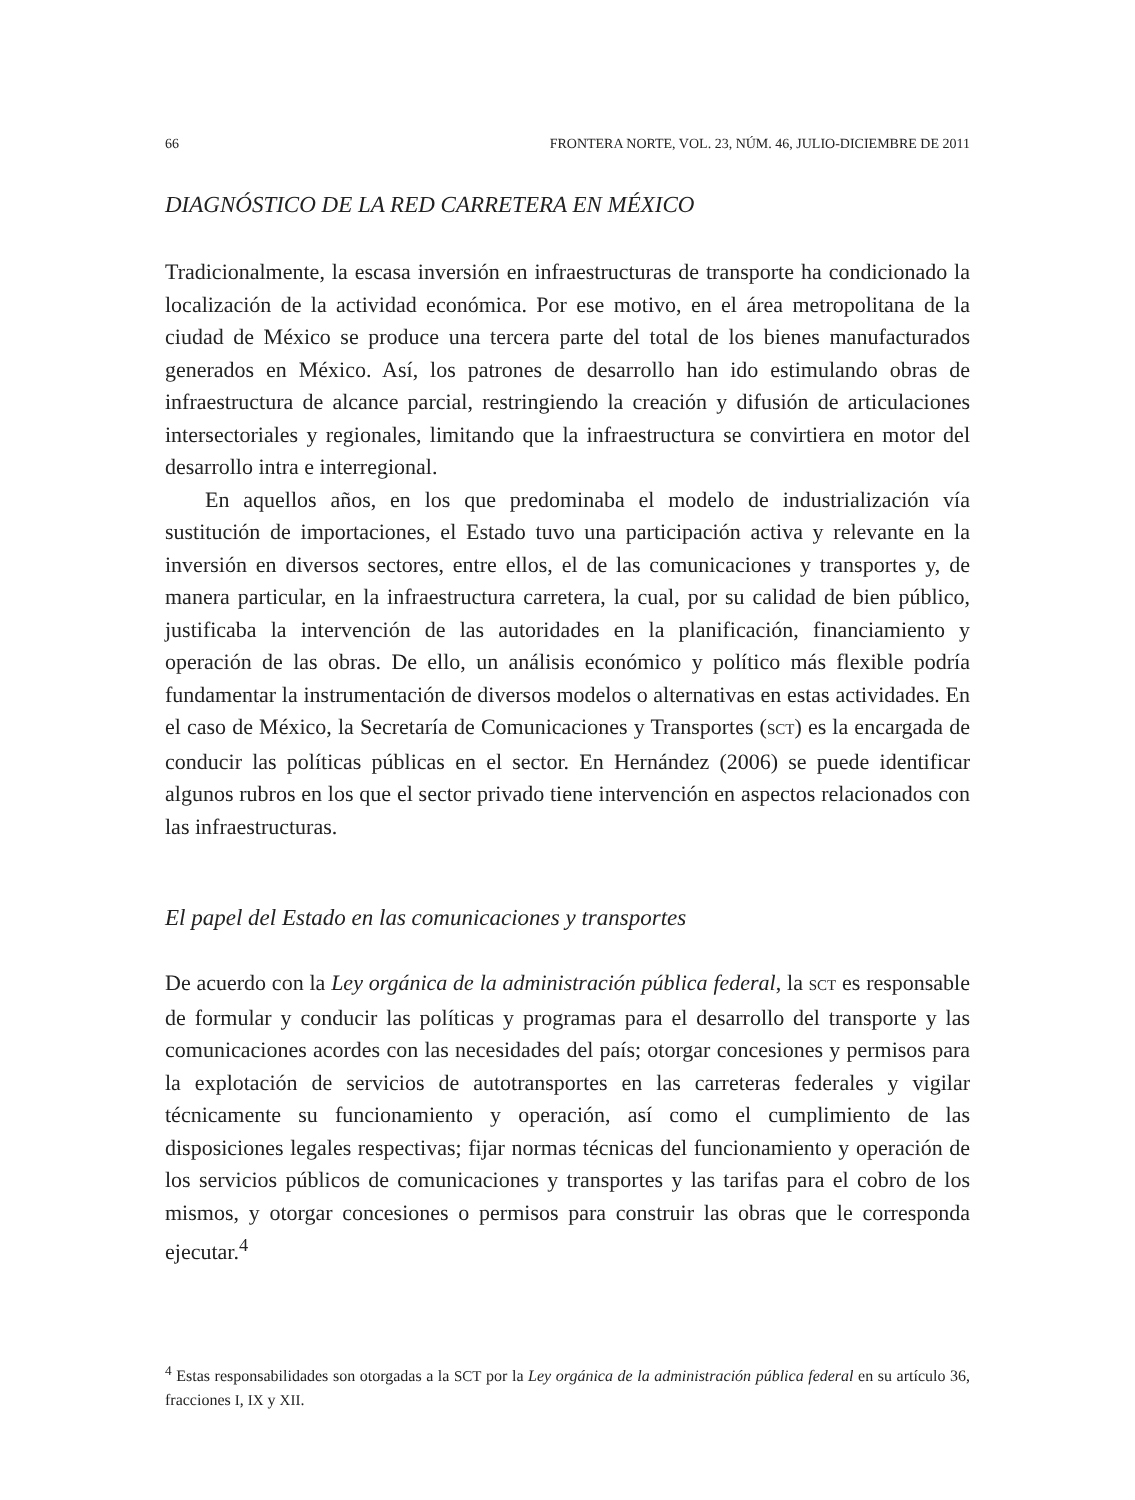66 FRONTERA NORTE, VOL. 23, NÚM. 46, JULIO-DICIEMBRE DE 2011
DIAGNÓSTICO DE LA RED CARRETERA EN MÉXICO
Tradicionalmente, la escasa inversión en infraestructuras de transporte ha condicionado la localización de la actividad económica. Por ese motivo, en el área metropolitana de la ciudad de México se produce una tercera parte del total de los bienes manufacturados generados en México. Así, los patrones de desarrollo han ido estimulando obras de infraestructura de alcance parcial, restringiendo la creación y difusión de articulaciones intersectoriales y regionales, limitando que la infraestructura se convirtiera en motor del desarrollo intra e interregional.
En aquellos años, en los que predominaba el modelo de industrialización vía sustitución de importaciones, el Estado tuvo una participación activa y relevante en la inversión en diversos sectores, entre ellos, el de las comunicaciones y transportes y, de manera particular, en la infraestructura carretera, la cual, por su calidad de bien público, justificaba la intervención de las autoridades en la planificación, financiamiento y operación de las obras. De ello, un análisis económico y político más flexible podría fundamentar la instrumentación de diversos modelos o alternativas en estas actividades. En el caso de México, la Secretaría de Comunicaciones y Transportes (SCT) es la encargada de conducir las políticas públicas en el sector. En Hernández (2006) se puede identificar algunos rubros en los que el sector privado tiene intervención en aspectos relacionados con las infraestructuras.
El papel del Estado en las comunicaciones y transportes
De acuerdo con la Ley orgánica de la administración pública federal, la SCT es responsable de formular y conducir las políticas y programas para el desarrollo del transporte y las comunicaciones acordes con las necesidades del país; otorgar concesiones y permisos para la explotación de servicios de autotransportes en las carreteras federales y vigilar técnicamente su funcionamiento y operación, así como el cumplimiento de las disposiciones legales respectivas; fijar normas técnicas del funcionamiento y operación de los servicios públicos de comunicaciones y transportes y las tarifas para el cobro de los mismos, y otorgar concesiones o permisos para construir las obras que le corresponda ejecutar.<sup>4</sup>
<sup>4</sup> Estas responsabilidades son otorgadas a la SCT por la Ley orgánica de la administración pública federal en su artículo 36, fracciones I, IX y XII.